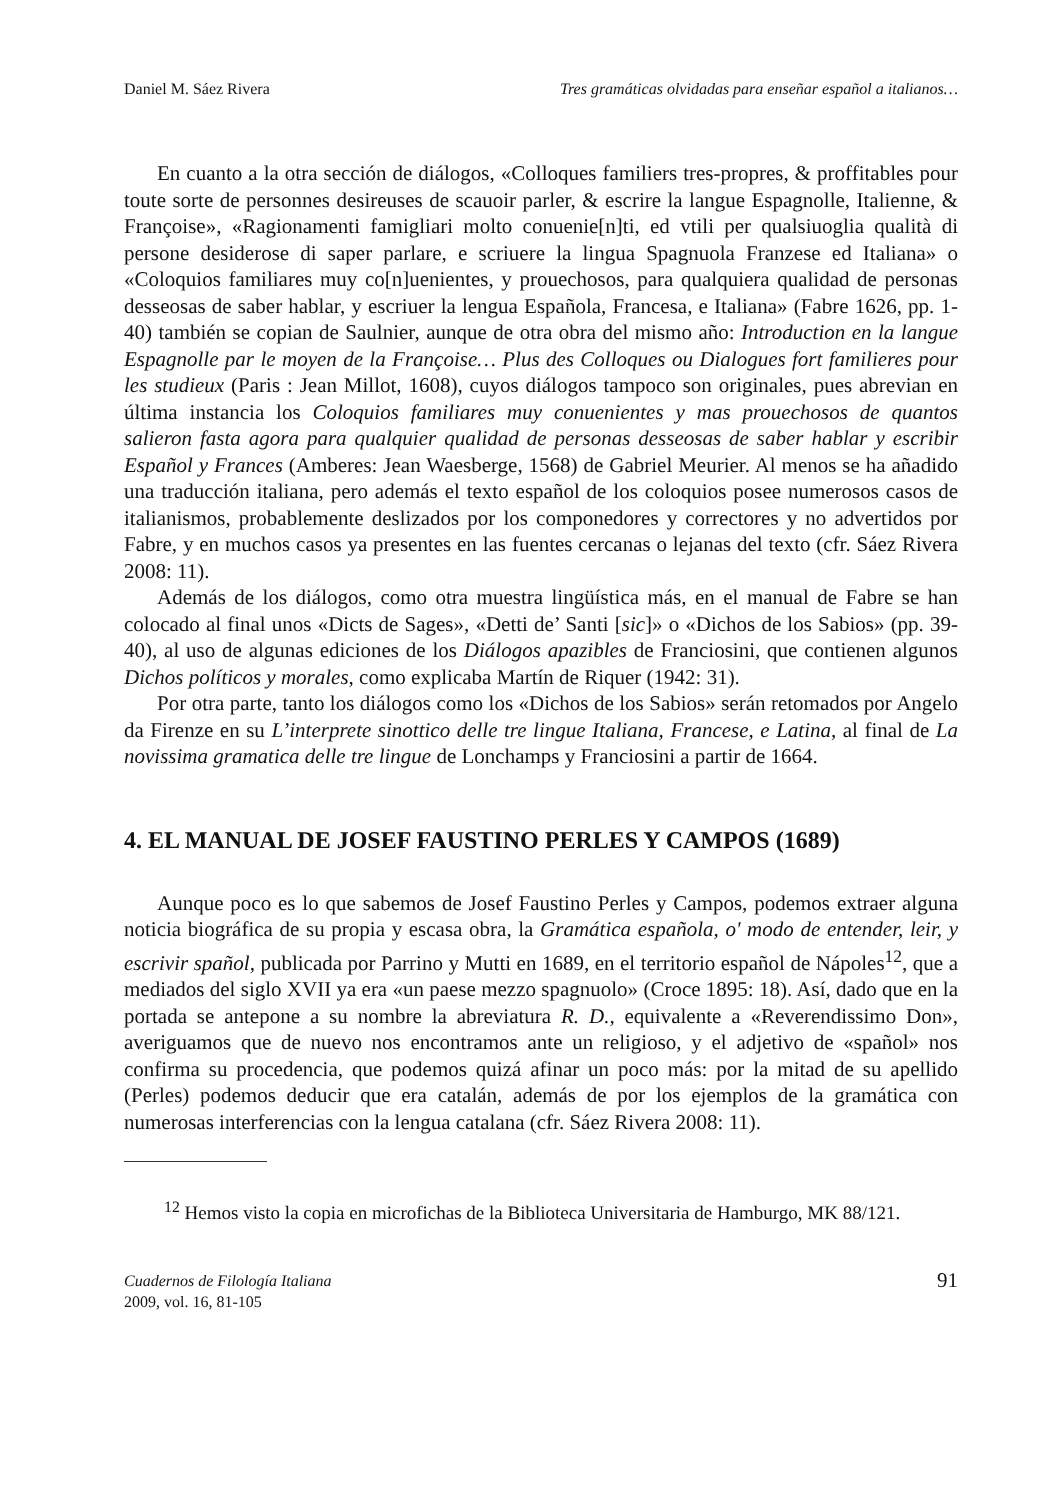Daniel M. Sáez Rivera Tres gramáticas olvidadas para enseñar español a italianos…
En cuanto a la otra sección de diálogos, «Colloques familiers tres-propres, & proffitables pour toute sorte de personnes desireuses de scauoir parler, & escrire la langue Espagnolle, Italienne, & Françoise», «Ragionamenti famigliari molto conuenie[n]ti, ed vtili per qualsiuoglia qualità di persone desiderose di saper parlare, e scriuere la lingua Spagnuola Franzese ed Italiana» o «Coloquios familiares muy co[n]uenientes, y prouechosos, para qualquiera qualidad de personas desseosas de saber hablar, y escriuer la lengua Española, Francesa, e Italiana» (Fabre 1626, pp. 1-40) también se copian de Saulnier, aunque de otra obra del mismo año: Introduction en la langue Espagnolle par le moyen de la Françoise… Plus des Colloques ou Dialogues fort familieres pour les studieux (Paris : Jean Millot, 1608), cuyos diálogos tampoco son originales, pues abrevian en última instancia los Coloquios familiares muy conuenientes y mas prouechosos de quantos salieron fasta agora para qualquier qualidad de personas desseosas de saber hablar y escribir Español y Frances (Amberes: Jean Waesberge, 1568) de Gabriel Meurier. Al menos se ha añadido una traducción italiana, pero además el texto español de los coloquios posee numerosos casos de italianismos, probablemente deslizados por los componedores y correctores y no advertidos por Fabre, y en muchos casos ya presentes en las fuentes cercanas o lejanas del texto (cfr. Sáez Rivera 2008: 11).
Además de los diálogos, como otra muestra lingüística más, en el manual de Fabre se han colocado al final unos «Dicts de Sages», «Detti de’ Santi [sic]» o «Dichos de los Sabios» (pp. 39-40), al uso de algunas ediciones de los Diálogos apazibles de Franciosini, que contienen algunos Dichos políticos y morales, como explicaba Martín de Riquer (1942: 31).
Por otra parte, tanto los diálogos como los «Dichos de los Sabios» serán retomados por Angelo da Firenze en su L’interprete sinottico delle tre lingue Italiana, Francese, e Latina, al final de La novissima gramatica delle tre lingue de Lonchamps y Franciosini a partir de 1664.
4. EL MANUAL DE JOSEF FAUSTINO PERLES Y CAMPOS (1689)
Aunque poco es lo que sabemos de Josef Faustino Perles y Campos, podemos extraer alguna noticia biográfica de su propia y escasa obra, la Gramática española, o' modo de entender, leir, y escrivir spañol, publicada por Parrino y Mutti en 1689, en el territorio español de Nápoles<sup>12</sup>, que a mediados del siglo XVII ya era «un paese mezzo spagnuolo» (Croce 1895: 18). Así, dado que en la portada se antepone a su nombre la abreviatura R. D., equivalente a «Reverendissimo Don», averiguamos que de nuevo nos encontramos ante un religioso, y el adjetivo de «spañol» nos confirma su procedencia, que podemos quizá afinar un poco más: por la mitad de su apellido (Perles) podemos deducir que era catalán, además de por los ejemplos de la gramática con numerosas interferencias con la lengua catalana (cfr. Sáez Rivera 2008: 11).
<sup>12</sup> Hemos visto la copia en microfichas de la Biblioteca Universitaria de Hamburgo, MK 88/121.
Cuadernos de Filología Italiana
2009, vol. 16, 81-105
91